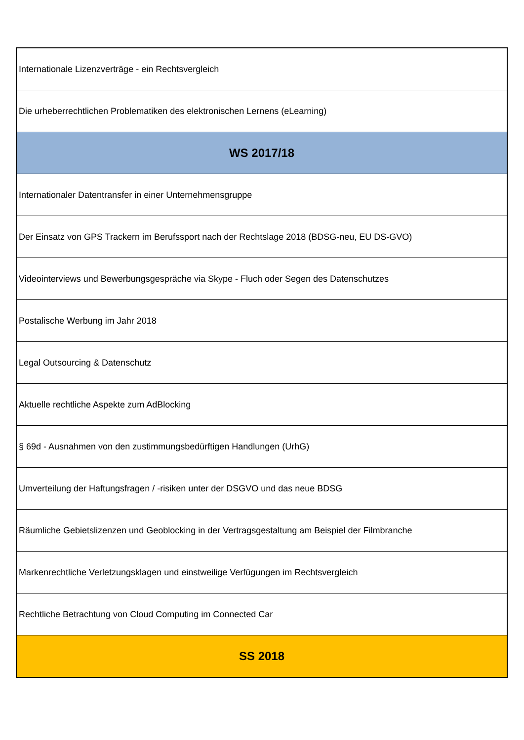| Internationale Lizenzverträge - ein Rechtsvergleich |
| Die urheberrechtlichen Problematiken des elektronischen Lernens (eLearning) |
| WS 2017/18 |
| Internationaler Datentransfer in einer Unternehmensgruppe |
| Der Einsatz von GPS Trackern im Berufssport nach der Rechtslage 2018 (BDSG-neu, EU DS-GVO) |
| Videointerviews und Bewerbungsgespräche via Skype - Fluch oder Segen des Datenschutzes |
| Postalische Werbung im Jahr 2018 |
| Legal Outsourcing & Datenschutz |
| Aktuelle rechtliche Aspekte zum AdBlocking |
| § 69d - Ausnahmen von den zustimmungsbedürftigen Handlungen (UrhG) |
| Umverteilung der Haftungsfragen / -risiken unter der DSGVO und das neue BDSG |
| Räumliche Gebietslizenzen und Geoblocking in der Vertragsgestaltung am Beispiel der Filmbranche |
| Markenrechtliche Verletzungsklagen und einstweilige Verfügungen im Rechtsvergleich |
| Rechtliche Betrachtung von Cloud Computing im Connected Car |
| SS 2018 |